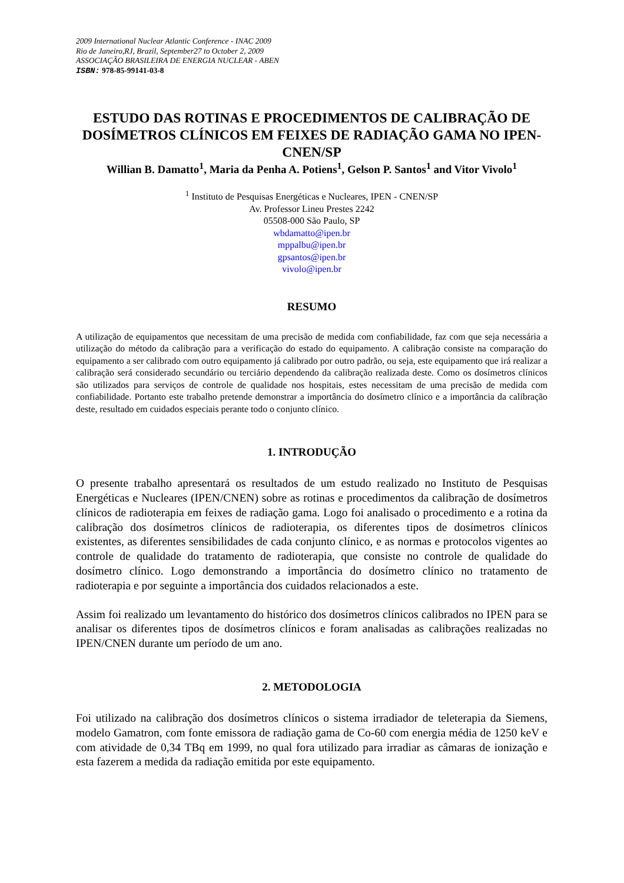2009 International Nuclear Atlantic Conference - INAC 2009
Rio de Janeiro,RJ, Brazil, September27 to October 2, 2009
ASSOCIAÇÃO BRASILEIRA DE ENERGIA NUCLEAR - ABEN
ISBN: 978-85-99141-03-8
ESTUDO DAS ROTINAS E PROCEDIMENTOS DE CALIBRAÇÃO DE DOSÍMETROS CLÍNICOS EM FEIXES DE RADIAÇÃO GAMA NO IPEN-CNEN/SP
Willian B. Damatto<sup>1</sup>, Maria da Penha A. Potiens<sup>1</sup>, Gelson P. Santos<sup>1</sup> and Vitor Vivolo<sup>1</sup>
<sup>1</sup> Instituto de Pesquisas Energéticas e Nucleares, IPEN - CNEN/SP
Av. Professor Lineu Prestes 2242
05508-000 São Paulo, SP
wbdamatto@ipen.br
mppalbu@ipen.br
gpsantos@ipen.br
vivolo@ipen.br
RESUMO
A utilização de equipamentos que necessitam de uma precisão de medida com confiabilidade, faz com que seja necessária a utilização do método da calibração para a verificação do estado do equipamento. A calibração consiste na comparação do equipamento a ser calibrado com outro equipamento já calibrado por outro padrão, ou seja, este equipamento que irá realizar a calibração será considerado secundário ou terciário dependendo da calibração realizada deste. Como os dosímetros clínicos são utilizados para serviços de controle de qualidade nos hospitais, estes necessitam de uma precisão de medida com confiabilidade. Portanto este trabalho pretende demonstrar a importância do dosímetro clínico e a importância da calibração deste, resultado em cuidados especiais perante todo o conjunto clínico.
1. INTRODUÇÃO
O presente trabalho apresentará os resultados de um estudo realizado no Instituto de Pesquisas Energéticas e Nucleares (IPEN/CNEN) sobre as rotinas e procedimentos da calibração de dosímetros clínicos de radioterapia em feixes de radiação gama. Logo foi analisado o procedimento e a rotina da calibração dos dosímetros clínicos de radioterapia, os diferentes tipos de dosímetros clínicos existentes, as diferentes sensibilidades de cada conjunto clínico, e as normas e protocolos vigentes ao controle de qualidade do tratamento de radioterapia, que consiste no controle de qualidade do dosímetro clínico. Logo demonstrando a importância do dosímetro clínico no tratamento de radioterapia e por seguinte a importância dos cuidados relacionados a este.
Assim foi realizado um levantamento do histórico dos dosímetros clínicos calibrados no IPEN para se analisar os diferentes tipos de dosímetros clínicos e foram analisadas as calibrações realizadas no IPEN/CNEN durante um período de um ano.
2. METODOLOGIA
Foi utilizado na calibração dos dosímetros clínicos o sistema irradiador de teleterapia da Siemens, modelo Gamatron, com fonte emissora de radiação gama de Co-60 com energia média de 1250 keV e com atividade de 0,34 TBq em 1999, no qual fora utilizado para irradiar as câmaras de ionização e esta fazerem a medida da radiação emitida por este equipamento.